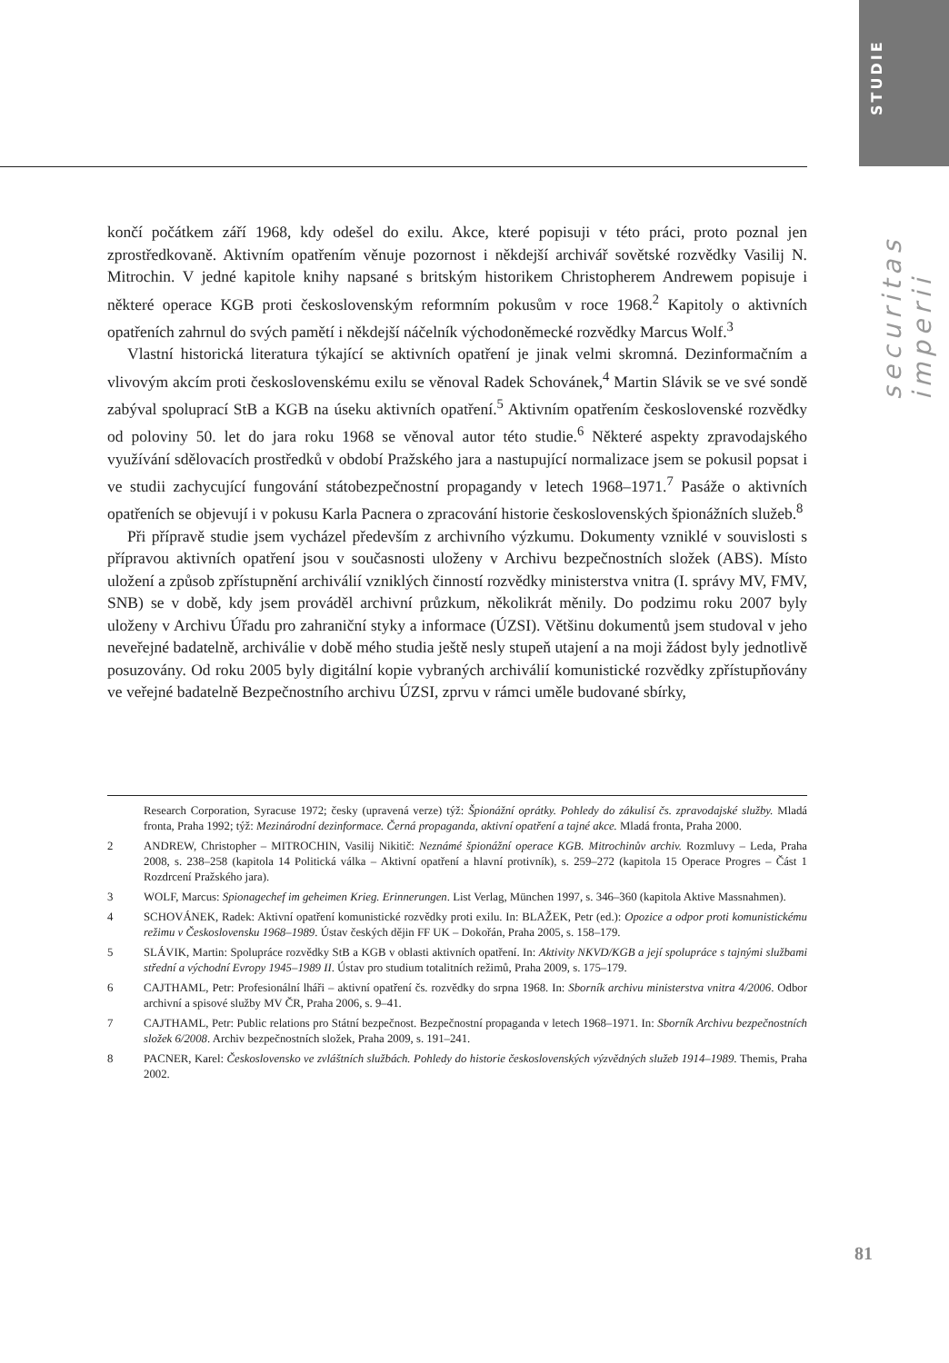STUDIE
securitas imperii
končí počátkem září 1968, kdy odešel do exilu. Akce, které popisuji v této práci, proto poznal jen zprostředkovaně. Aktivním opatřením věnuje pozornost i někdejší archivář sovětské rozvědky Vasilij N. Mitrochin. V jedné kapitole knihy napsané s britským historikem Christopherem Andrewem popisuje i některé operace KGB proti československým reformním pokusům v roce 1968.<sup>2</sup> Kapitoly o aktivních opatřeních zahrnul do svých pamětí i někdejší náčelník východoněmecké rozvědky Marcus Wolf.<sup>3</sup>
Vlastní historická literatura týkající se aktivních opatření je jinak velmi skromná. Dezinformačním a vlivovým akcím proti československému exilu se věnoval Radek Schovánek,<sup>4</sup> Martin Slávik se ve své sondě zabýval spoluprací StB a KGB na úseku aktivních opatření.<sup>5</sup> Aktivním opatřením československé rozvědky od poloviny 50. let do jara roku 1968 se věnoval autor této studie.<sup>6</sup> Některé aspekty zpravodajského využívání sdělovacích prostředků v období Pražského jara a nastupující normalizace jsem se pokusil popsat i ve studii zachycující fungování státobezpečnostní propagandy v letech 1968–1971.<sup>7</sup> Pasáže o aktivních opatřeních se objevují i v pokusu Karla Pacnera o zpracování historie československých špionážních služeb.<sup>8</sup>
Při přípravě studie jsem vycházel především z archivního výzkumu. Dokumenty vzniklé v souvislosti s přípravou aktivních opatření jsou v současnosti uloženy v Archivu bezpečnostních složek (ABS). Místo uložení a způsob zpřístupnění archiválií vzniklých činností rozvědky ministerstva vnitra (I. správy MV, FMV, SNB) se v době, kdy jsem prováděl archivní průzkum, několikrát měnily. Do podzimu roku 2007 byly uloženy v Archivu Úřadu pro zahraniční styky a informace (ÚZSI). Většinu dokumentů jsem studoval v jeho neveřejné badatelně, archiválie v době mého studia ještě nesly stupeň utajení a na moji žádost byly jednotlivě posuzovány. Od roku 2005 byly digitální kopie vybraných archiválií komunistické rozvědky zpřístupňovány ve veřejné badatelně Bezpečnostního archivu ÚZSI, zprvu v rámci uměle budované sbírky,
Research Corporation, Syracuse 1972; česky (upravená verze) týž: Špionážní oprátky. Pohledy do zákulisí čs. zpravodajské služby. Mladá fronta, Praha 1992; týž: Mezinárodní dezinformace. Černá propaganda, aktivní opatření a tajné akce. Mladá fronta, Praha 2000.
2 ANDREW, Christopher – MITROCHIN, Vasilij Nikitič: Neznámé špionážní operace KGB. Mitrochinův archiv. Rozmluvy – Leda, Praha 2008, s. 238–258 (kapitola 14 Politická válka – Aktivní opatření a hlavní protivník), s. 259–272 (kapitola 15 Operace Progres – Část 1 Rozdrcení Pražského jara).
3 WOLF, Marcus: Spionagechef im geheimen Krieg. Erinnerungen. List Verlag, München 1997, s. 346–360 (kapitola Aktive Massnahmen).
4 SCHOVÁNEK, Radek: Aktivní opatření komunistické rozvědky proti exilu. In: BLAŽEK, Petr (ed.): Opozice a odpor proti komunistickému režimu v Československu 1968–1989. Ústav českých dějin FF UK – Dokořán, Praha 2005, s. 158–179.
5 SLÁVIK, Martin: Spolupráce rozvědky StB a KGB v oblasti aktivních opatření. In: Aktivity NKVD/KGB a její spolupráce s tajnými službami střední a východní Evropy 1945–1989 II. Ústav pro studium totalitních režimů, Praha 2009, s. 175–179.
6 CAJTHAML, Petr: Profesionální lháři – aktivní opatření čs. rozvědky do srpna 1968. In: Sborník archivu ministerstva vnitra 4/2006. Odbor archivní a spisové služby MV ČR, Praha 2006, s. 9–41.
7 CAJTHAML, Petr: Public relations pro Státní bezpečnost. Bezpečnostní propaganda v letech 1968–1971. In: Sborník Archivu bezpečnostních složek 6/2008. Archiv bezpečnostních složek, Praha 2009, s. 191–241.
8 PACNER, Karel: Československo ve zvláštních službách. Pohledy do historie československých výzvědných služeb 1914–1989. Themis, Praha 2002.
81